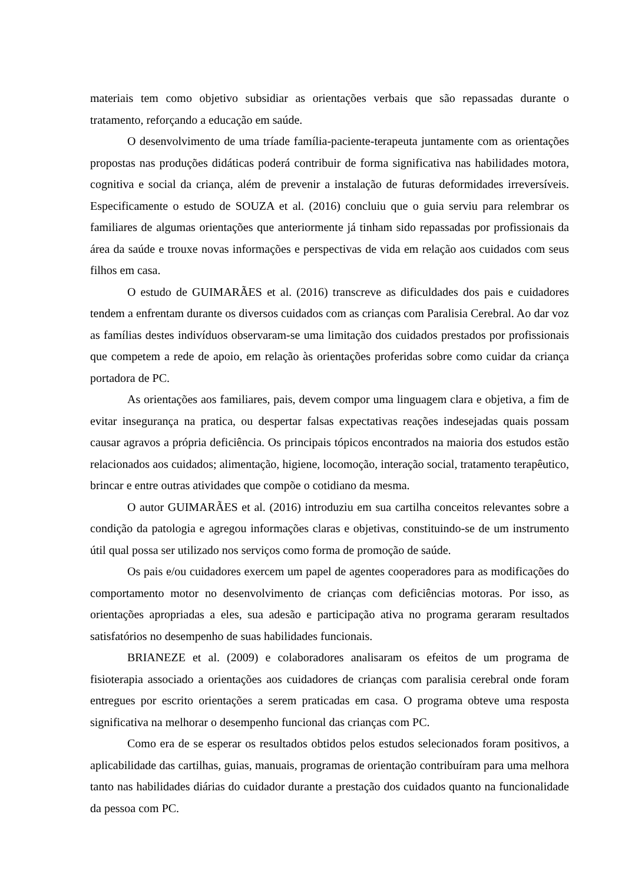materiais tem como objetivo subsidiar as orientações verbais que são repassadas durante o tratamento, reforçando a educação em saúde.
O desenvolvimento de uma tríade família-paciente-terapeuta juntamente com as orientações propostas nas produções didáticas poderá contribuir de forma significativa nas habilidades motora, cognitiva e social da criança, além de prevenir a instalação de futuras deformidades irreversíveis. Especificamente o estudo de SOUZA et al. (2016) concluiu que o guia serviu para relembrar os familiares de algumas orientações que anteriormente já tinham sido repassadas por profissionais da área da saúde e trouxe novas informações e perspectivas de vida em relação aos cuidados com seus filhos em casa.
O estudo de GUIMARÃES et al. (2016) transcreve as dificuldades dos pais e cuidadores tendem a enfrentam durante os diversos cuidados com as crianças com Paralisia Cerebral. Ao dar voz as famílias destes indivíduos observaram-se uma limitação dos cuidados prestados por profissionais que competem a rede de apoio, em relação às orientações proferidas sobre como cuidar da criança portadora de PC.
As orientações aos familiares, pais, devem compor uma linguagem clara e objetiva, a fim de evitar insegurança na pratica, ou despertar falsas expectativas reações indesejadas quais possam causar agravos a própria deficiência. Os principais tópicos encontrados na maioria dos estudos estão relacionados aos cuidados; alimentação, higiene, locomoção, interação social, tratamento terapêutico, brincar e entre outras atividades que compõe o cotidiano da mesma.
O autor GUIMARÃES et al. (2016) introduziu em sua cartilha conceitos relevantes sobre a condição da patologia e agregou informações claras e objetivas, constituindo-se de um instrumento útil qual possa ser utilizado nos serviços como forma de promoção de saúde.
Os pais e/ou cuidadores exercem um papel de agentes cooperadores para as modificações do comportamento motor no desenvolvimento de crianças com deficiências motoras. Por isso, as orientações apropriadas a eles, sua adesão e participação ativa no programa geraram resultados satisfatórios no desempenho de suas habilidades funcionais.
BRIANEZE et al. (2009) e colaboradores analisaram os efeitos de um programa de fisioterapia associado a orientações aos cuidadores de crianças com paralisia cerebral onde foram entregues por escrito orientações a serem praticadas em casa. O programa obteve uma resposta significativa na melhorar o desempenho funcional das crianças com PC.
Como era de se esperar os resultados obtidos pelos estudos selecionados foram positivos, a aplicabilidade das cartilhas, guias, manuais, programas de orientação contribuíram para uma melhora tanto nas habilidades diárias do cuidador durante a prestação dos cuidados quanto na funcionalidade da pessoa com PC.